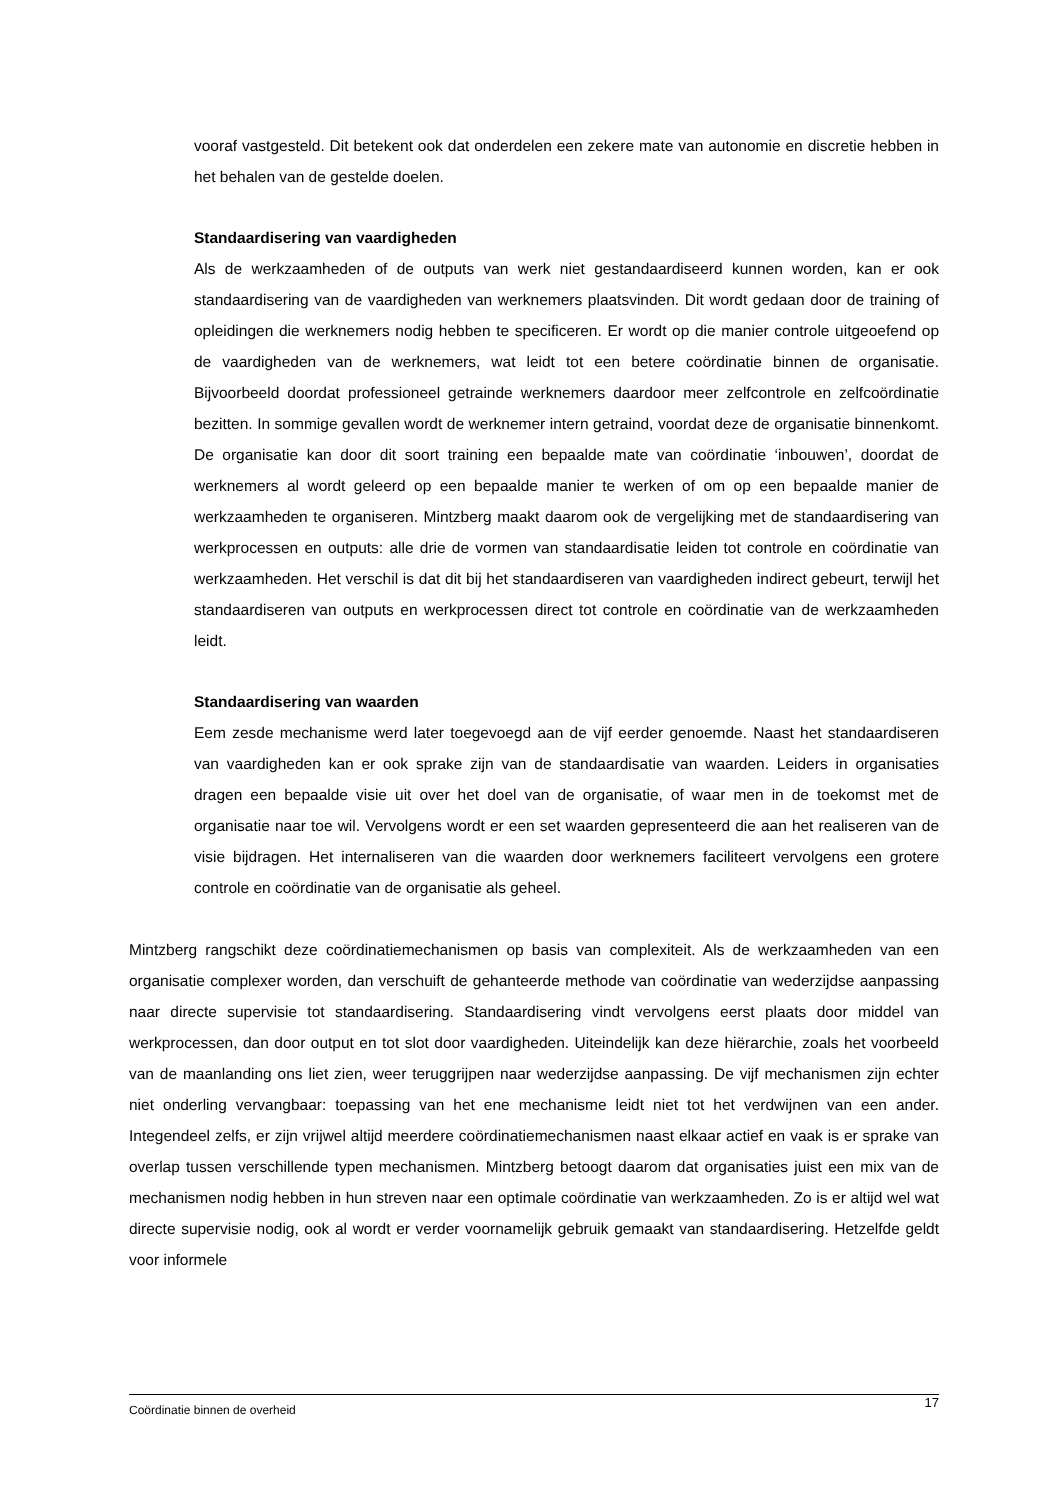vooraf vastgesteld. Dit betekent ook dat onderdelen een zekere mate van autonomie en discretie hebben in het behalen van de gestelde doelen.
Standaardisering van vaardigheden
Als de werkzaamheden of de outputs van werk niet gestandaardiseerd kunnen worden, kan er ook standaardisering van de vaardigheden van werknemers plaatsvinden. Dit wordt gedaan door de training of opleidingen die werknemers nodig hebben te specificeren. Er wordt op die manier controle uitgeoefend op de vaardigheden van de werknemers, wat leidt tot een betere coördinatie binnen de organisatie. Bijvoorbeeld doordat professioneel getrainde werknemers daardoor meer zelfcontrole en zelfcoördinatie bezitten. In sommige gevallen wordt de werknemer intern getraind, voordat deze de organisatie binnenkomt. De organisatie kan door dit soort training een bepaalde mate van coördinatie ‘inbouwen’, doordat de werknemers al wordt geleerd op een bepaalde manier te werken of om op een bepaalde manier de werkzaamheden te organiseren. Mintzberg maakt daarom ook de vergelijking met de standaardisering van werkprocessen en outputs: alle drie de vormen van standaardisatie leiden tot controle en coördinatie van werkzaamheden. Het verschil is dat dit bij het standaardiseren van vaardigheden indirect gebeurt, terwijl het standaardiseren van outputs en werkprocessen direct tot controle en coördinatie van de werkzaamheden leidt.
Standaardisering van waarden
Eem zesde mechanisme werd later toegevoegd aan de vijf eerder genoemde. Naast het standaardiseren van vaardigheden kan er ook sprake zijn van de standaardisatie van waarden. Leiders in organisaties dragen een bepaalde visie uit over het doel van de organisatie, of waar men in de toekomst met de organisatie naar toe wil. Vervolgens wordt er een set waarden gepresenteerd die aan het realiseren van de visie bijdragen. Het internaliseren van die waarden door werknemers faciliteert vervolgens een grotere controle en coördinatie van de organisatie als geheel.
Mintzberg rangschikt deze coördinatiemechanismen op basis van complexiteit. Als de werkzaamheden van een organisatie complexer worden, dan verschuift de gehanteerde methode van coördinatie van wederzijdse aanpassing naar directe supervisie tot standaardisering. Standaardisering vindt vervolgens eerst plaats door middel van werkprocessen, dan door output en tot slot door vaardigheden. Uiteindelijk kan deze hiërarchie, zoals het voorbeeld van de maanlanding ons liet zien, weer teruggrijpen naar wederzijdse aanpassing. De vijf mechanismen zijn echter niet onderling vervangbaar: toepassing van het ene mechanisme leidt niet tot het verdwijnen van een ander. Integendeel zelfs, er zijn vrijwel altijd meerdere coördinatiemechanismen naast elkaar actief en vaak is er sprake van overlap tussen verschillende typen mechanismen. Mintzberg betoogt daarom dat organisaties juist een mix van de mechanismen nodig hebben in hun streven naar een optimale coördinatie van werkzaamheden. Zo is er altijd wel wat directe supervisie nodig, ook al wordt er verder voornamelijk gebruik gemaakt van standaardisering. Hetzelfde geldt voor informele
Coördinatie binnen de overheid 17